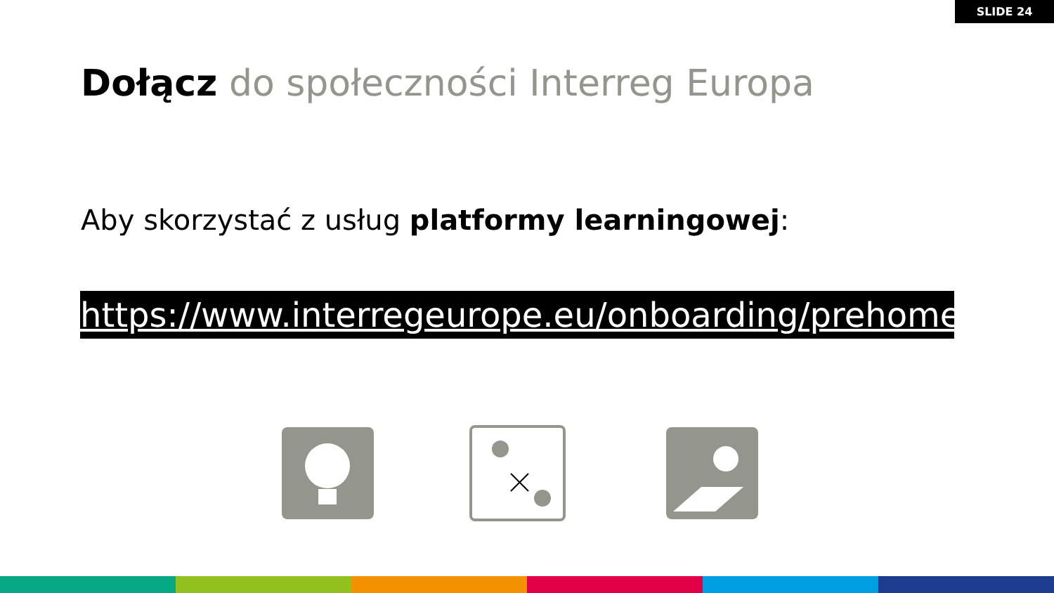SLIDE 24
Dołącz do społeczności Interreg Europa
Aby skorzystać z usług platformy learningowej:
https://www.interregeurope.eu/onboarding/prehome